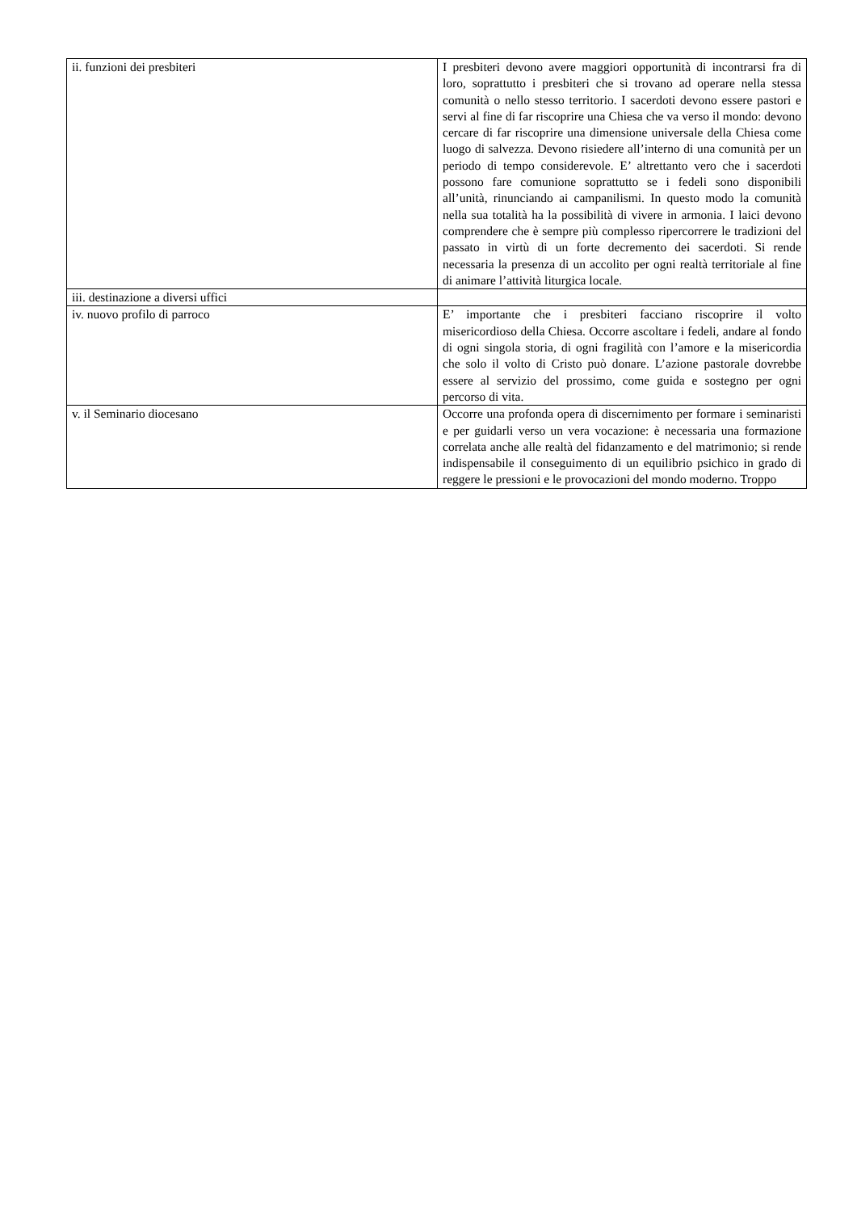| ii. funzioni dei presbiteri | I presbiteri devono avere maggiori opportunità di incontrarsi fra di loro, soprattutto i presbiteri che si trovano ad operare nella stessa comunità o nello stesso territorio. I sacerdoti devono essere pastori e servi al fine di far riscoprire una Chiesa che va verso il mondo: devono cercare di far riscoprire una dimensione universale della Chiesa come luogo di salvezza. Devono risiedere all’interno di una comunità per un periodo di tempo considerevole. E’ altrettanto vero che i sacerdoti possono fare comunione soprattutto se i fedeli sono disponibili all’unità, rinunciando ai campanilismi. In questo modo la comunità nella sua totalità ha la possibilità di vivere in armonia. I laici devono comprendere che è sempre più complesso ripercorrere le tradizioni del passato in virtù di un forte decremento dei sacerdoti. Si rende necessaria la presenza di un accolito per ogni realtà territoriale al fine di animare l’attività liturgica locale. |
| iii. destinazione a diversi uffici | |
| iv. nuovo profilo di parroco | E’ importante che i presbiteri facciano riscoprire il volto misericordioso della Chiesa. Occorre ascoltare i fedeli, andare al fondo di ogni singola storia, di ogni fragilità con l’amore e la misericordia che solo il volto di Cristo può donare. L’azione pastorale dovrebbe essere al servizio del prossimo, come guida e sostegno per ogni percorso di vita. |
| v. il Seminario diocesano | Occorre una profonda opera di discernimento per formare i seminaristi e per guidarli verso un vera vocazione: è necessaria una formazione correlata anche alle realtà del fidanzamento e del matrimonio; si rende indispensabile il conseguimento di un equilibrio psichico in grado di reggere le pressioni e le provocazioni del mondo moderno. Troppo |